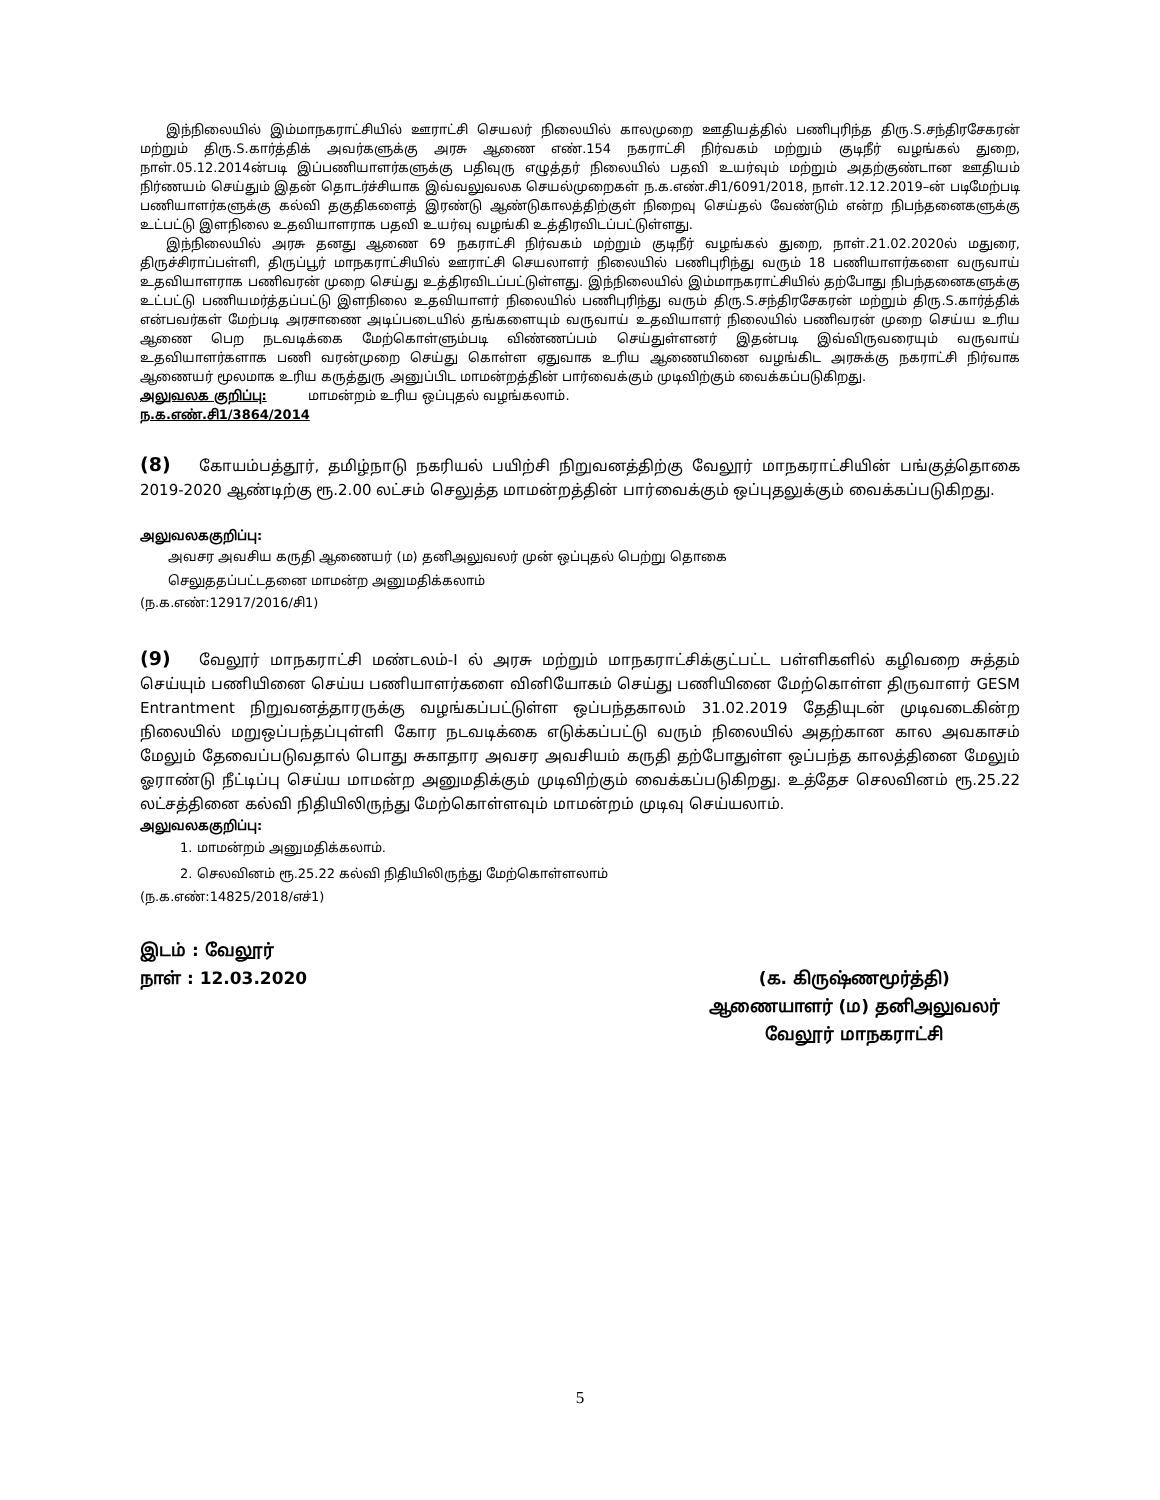இந்நிலையில் இம்மாநகராட்சியில் ஊராட்சி செயலர் நிலையில் காலமுறை ஊதியத்தில் பணிபுரிந்த திரு.S.சந்திரசேகரன் மற்றும் திரு.S.கார்த்திக் அவர்களுக்கு அரசு ஆணை எண்.154 நகராட்சி நிர்வகம் மற்றும் குடிநீர் வழங்கல் துறை, நாள்.05.12.2014ன்படி இப்பணியாளர்களுக்கு பதிவுரு எழுத்தர் நிலையில் பதவி உயர்வும் மற்றும் அதற்குண்டான ஊதியம் நிர்ணயம் செய்தும் இதன் தொடர்ச்சியாக இவ்வலுவலக செயல்முறைகள் ந.க.எண்.சி1/6091/2018, நாள்.12.12.2019–ன் படிமேற்படி பணியாளர்களுக்கு கல்வி தகுதிகளைத் இரண்டு ஆண்டுகாலத்திற்குள் நிறைவு செய்தல் வேண்டும் என்ற நிபந்தனைகளுக்கு உட்பட்டு இளநிலை உதவியாளராக பதவி உயர்வு வழங்கி உத்திரவிடப்பட்டுள்ளது.
இந்நிலையில் அரசு தனது ஆணை 69 நகராட்சி நிர்வகம் மற்றும் குடிநீர் வழங்கல் துறை, நாள்.21.02.2020ல் மதுரை, திருச்சிராப்பள்ளி, திருப்பூர் மாநகராட்சியில் ஊராட்சி செயலாளர் நிலையில் பணிபுரிந்து வரும் 18 பணியாளர்களை வருவாய் உதவியாளராக பணிவரன் முறை செய்து உத்திரவிடப்பட்டுள்ளது. இந்நிலையில் இம்மாநகராட்சியில் தற்போது நிபந்தனைகளுக்கு உட்பட்டு பணியமர்த்தப்பட்டு இளநிலை உதவியாளர் நிலையில் பணிபுரிந்து வரும் திரு.S.சந்திரசேகரன் மற்றும் திரு.S.கார்த்திக் என்பவர்கள் மேற்படி அரசாணை அடிப்படையில் தங்களையும் வருவாய் உதவியாளர் நிலையில் பணிவரன் முறை செய்ய உரிய ஆணை பெற நடவடிக்கை மேற்கொள்ளும்படி விண்ணப்பம் செய்துள்ளனர் இதன்படி இவ்விருவரையும் வருவாய் உதவியாளர்களாக பணி வரன்முறை செய்து கொள்ள ஏதுவாக உரிய ஆணையினை வழங்கிட அரசுக்கு நகராட்சி நிர்வாக ஆணையர் மூலமாக உரிய கருத்துரு அனுப்பிட மாமன்றத்தின் பார்வைக்கும் முடிவிற்கும் வைக்கப்படுகிறது.
அலுவலக குறிப்பு: மாமன்றம் உரிய ஒப்புதல் வழங்கலாம்.
ந.க.எண்.சி1/3864/2014
(8) கோயம்பத்தூர், தமிழ்நாடு நகரியல் பயிற்சி நிறுவனத்திற்கு வேலூர் மாநகராட்சியின் பங்குத்தொகை 2019-2020 ஆண்டிற்கு ரூ.2.00 லட்சம் செலுத்த மாமன்றத்தின் பார்வைக்கும் ஒப்புதலுக்கும் வைக்கப்படுகிறது.
அலுவலககுறிப்பு:
அவசர அவசிய கருதி ஆணையர் (ம) தனிஅலுவலர் முன் ஒப்புதல் பெற்று தொகை
செலுததப்பட்டதனை மாமன்ற அனுமதிக்கலாம்
(ந.க.எண்:12917/2016/சி1)
(9) வேலூர் மாநகராட்சி மண்டலம்-I ல் அரசு மற்றும் மாநகராட்சிக்குட்பட்ட பள்ளிகளில் கழிவறை சுத்தம் செய்யும் பணியினை செய்ய பணியாளர்களை வினியோகம் செய்து பணியினை மேற்கொள்ள திருவாளர் GESM Entrantment நிறுவனத்தாரருக்கு வழங்கப்பட்டுள்ள ஒப்பந்தகாலம் 31.02.2019 தேதியுடன் முடிவடைகின்ற நிலையில் மறுஒப்பந்தப்புள்ளி கோர நடவடிக்கை எடுக்கப்பட்டு வரும் நிலையில் அதற்கான கால அவகாசம் மேலும் தேவைப்படுவதால் பொது சுகாதார அவசர அவசியம் கருதி தற்போதுள்ள ஒப்பந்த காலத்தினை மேலும் ஓராண்டு நீட்டிப்பு செய்ய மாமன்ற அனுமதிக்கும் முடிவிற்கும் வைக்கப்படுகிறது. உத்தேச செலவினம் ரூ.25.22 லட்சத்தினை கல்வி நிதியிலிருந்து மேற்கொள்ளவும் மாமன்றம் முடிவு செய்யலாம்.
அலுவலககுறிப்பு:
1. மாமன்றம் அனுமதிக்கலாம்.
2. செலவினம் ரூ.25.22 கல்வி நிதியிலிருந்து மேற்கொள்ளலாம்
(ந.க.எண்:14825/2018/எச்1)
இடம் : வேலூர்
நாள் : 12.03.2020
(க. கிருஷ்ணமூர்த்தி)
ஆணையாளர் (ம) தனிஅலுவலர்
வேலூர் மாநகராட்சி
5